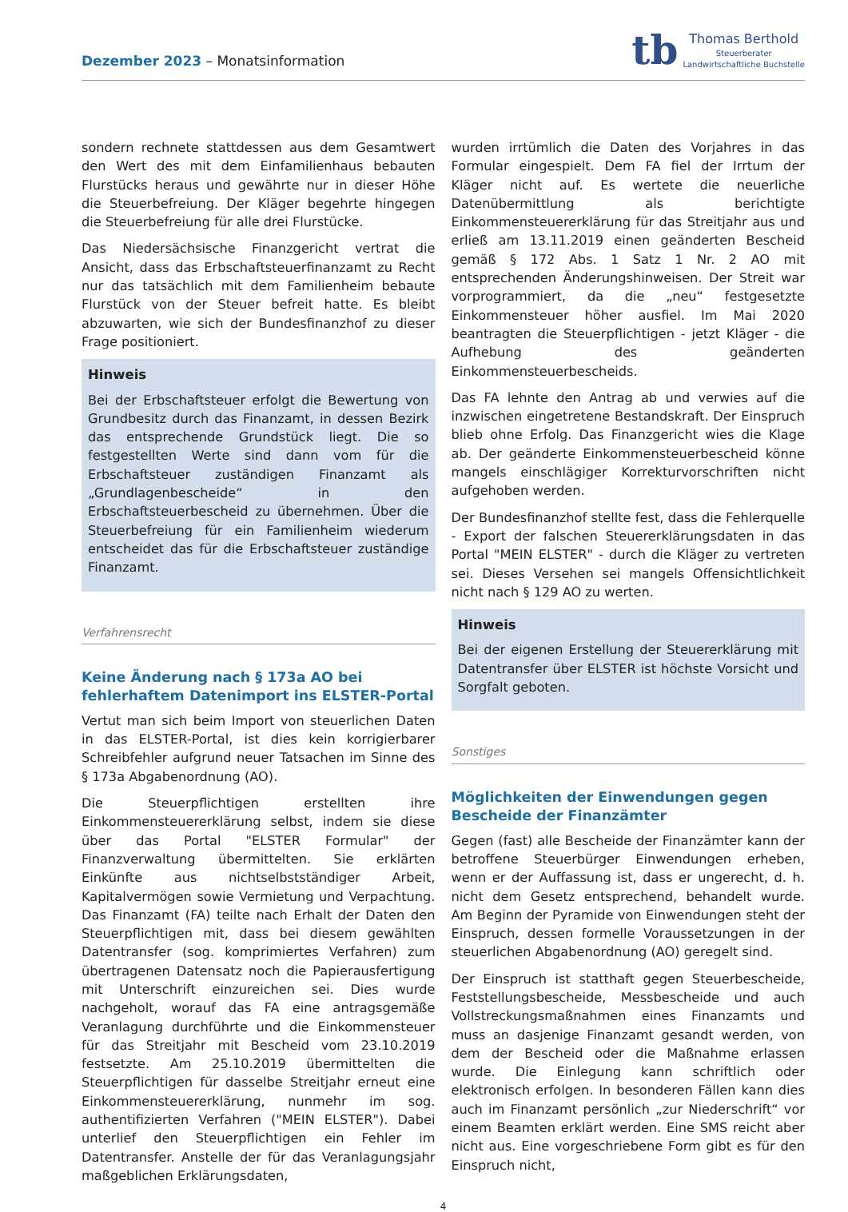Dezember 2023 – Monatsinformation
tb
Thomas Berthold
Steuerberater
Landwirtschaftliche Buchstelle
sondern rechnete stattdessen aus dem Gesamtwert den Wert des mit dem Einfamilienhaus bebauten Flurstücks heraus und gewährte nur in dieser Höhe die Steuerbefreiung. Der Kläger begehrte hingegen die Steuerbefreiung für alle drei Flurstücke.
Das Niedersächsische Finanzgericht vertrat die Ansicht, dass das Erbschaftsteuerfinanzamt zu Recht nur das tatsächlich mit dem Familienheim bebaute Flurstück von der Steuer befreit hatte. Es bleibt abzuwarten, wie sich der Bundesfinanzhof zu dieser Frage positioniert.
Hinweis
Bei der Erbschaftsteuer erfolgt die Bewertung von Grundbesitz durch das Finanzamt, in dessen Bezirk das entsprechende Grundstück liegt. Die so festgestellten Werte sind dann vom für die Erbschaftsteuer zuständigen Finanzamt als „Grundlagenbescheide“ in den Erbschaftsteuerbescheid zu übernehmen. Über die Steuerbefreiung für ein Familienheim wiederum entscheidet das für die Erbschaftsteuer zuständige Finanzamt.
Verfahrensrecht
Keine Änderung nach § 173a AO bei fehlerhaftem Datenimport ins ELSTER-Portal
Vertut man sich beim Import von steuerlichen Daten in das ELSTER-Portal, ist dies kein korrigierbarer Schreibfehler aufgrund neuer Tatsachen im Sinne des § 173a Abgabenordnung (AO).
Die Steuerpflichtigen erstellten ihre Einkommensteuererklärung selbst, indem sie diese über das Portal "ELSTER Formular" der Finanzverwaltung übermittelten. Sie erklärten Einkünfte aus nichtselbstständiger Arbeit, Kapitalvermögen sowie Vermietung und Verpachtung. Das Finanzamt (FA) teilte nach Erhalt der Daten den Steuerpflichtigen mit, dass bei diesem gewählten Datentransfer (sog. komprimiertes Verfahren) zum übertragenen Datensatz noch die Papierausfertigung mit Unterschrift einzureichen sei. Dies wurde nachgeholt, worauf das FA eine antragsgemäße Veranlagung durchführte und die Einkommensteuer für das Streitjahr mit Bescheid vom 23.10.2019 festsetzte. Am 25.10.2019 übermittelten die Steuerpflichtigen für dasselbe Streitjahr erneut eine Einkommensteuererklärung, nunmehr im sog. authentifizierten Verfahren ("MEIN ELSTER"). Dabei unterlief den Steuerpflichtigen ein Fehler im Datentransfer. Anstelle der für das Veranlagungsjahr maßgeblichen Erklärungsdaten,
wurden irrtümlich die Daten des Vorjahres in das Formular eingespielt. Dem FA fiel der Irrtum der Kläger nicht auf. Es wertete die neuerliche Datenübermittlung als berichtigte Einkommensteuererklärung für das Streitjahr aus und erließ am 13.11.2019 einen geänderten Bescheid gemäß § 172 Abs. 1 Satz 1 Nr. 2 AO mit entsprechenden Änderungshinweisen. Der Streit war vorprogrammiert, da die „neu“ festgesetzte Einkommensteuer höher ausfiel. Im Mai 2020 beantragten die Steuerpflichtigen - jetzt Kläger - die Aufhebung des geänderten Einkommensteuerbescheids.
Das FA lehnte den Antrag ab und verwies auf die inzwischen eingetretene Bestandskraft. Der Einspruch blieb ohne Erfolg. Das Finanzgericht wies die Klage ab. Der geänderte Einkommensteuerbescheid könne mangels einschlägiger Korrekturvorschriften nicht aufgehoben werden.
Der Bundesfinanzhof stellte fest, dass die Fehlerquelle - Export der falschen Steuererklärungsdaten in das Portal "MEIN ELSTER" - durch die Kläger zu vertreten sei. Dieses Versehen sei mangels Offensichtlichkeit nicht nach § 129 AO zu werten.
Hinweis
Bei der eigenen Erstellung der Steuererklärung mit Datentransfer über ELSTER ist höchste Vorsicht und Sorgfalt geboten.
Sonstiges
Möglichkeiten der Einwendungen gegen Bescheide der Finanzämter
Gegen (fast) alle Bescheide der Finanzämter kann der betroffene Steuerbürger Einwendungen erheben, wenn er der Auffassung ist, dass er ungerecht, d. h. nicht dem Gesetz entsprechend, behandelt wurde. Am Beginn der Pyramide von Einwendungen steht der Einspruch, dessen formelle Voraussetzungen in der steuerlichen Abgabenordnung (AO) geregelt sind.
Der Einspruch ist statthaft gegen Steuerbescheide, Feststellungsbescheide, Messbescheide und auch Vollstreckungsmaßnahmen eines Finanzamts und muss an dasjenige Finanzamt gesandt werden, von dem der Bescheid oder die Maßnahme erlassen wurde. Die Einlegung kann schriftlich oder elektronisch erfolgen. In besonderen Fällen kann dies auch im Finanzamt persönlich „zur Niederschrift“ vor einem Beamten erklärt werden. Eine SMS reicht aber nicht aus. Eine vorgeschriebene Form gibt es für den Einspruch nicht,
4